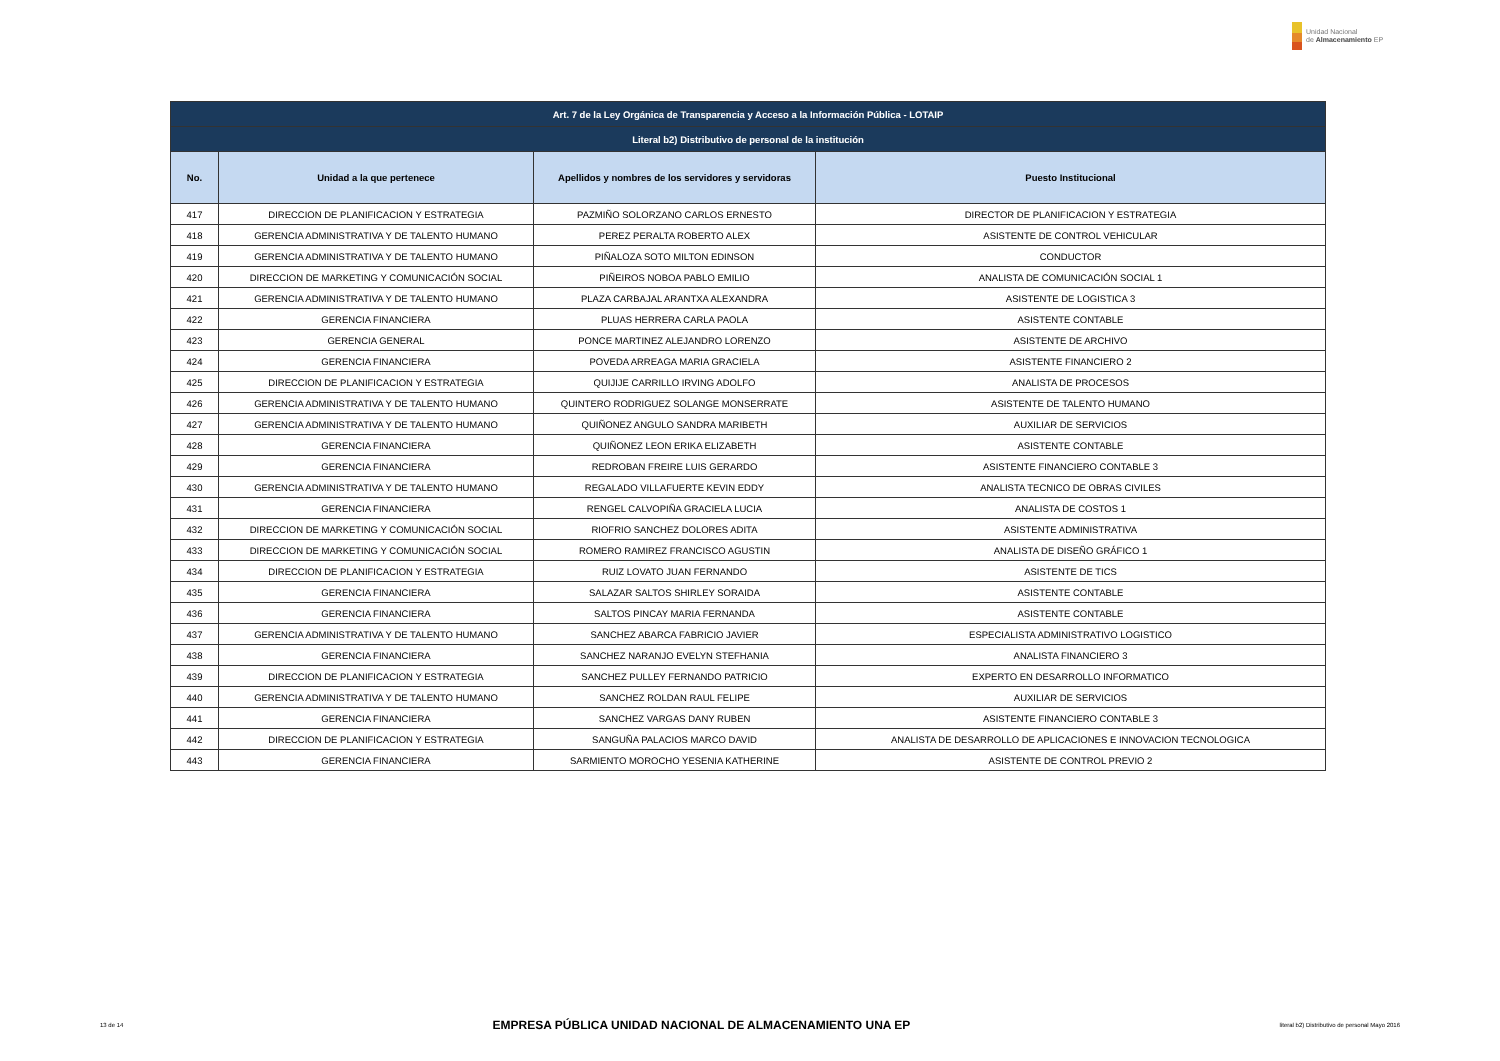Unidad Nacional
de Almacenamiento EP
| Art. 7 de la Ley Orgánica de Transparencia y Acceso a la Información Pública - LOTAIP | | | |
| --- | --- | --- | --- |
| Literal b2) Distributivo de personal de la institución | | | |
| No. | Unidad a la que pertenece | Apellidos y nombres de los servidores y servidoras | Puesto Institucional |
| 417 | DIRECCION DE PLANIFICACION Y ESTRATEGIA | PAZMIÑO SOLORZANO CARLOS ERNESTO | DIRECTOR DE PLANIFICACION Y ESTRATEGIA |
| 418 | GERENCIA ADMINISTRATIVA Y DE TALENTO HUMANO | PEREZ PERALTA ROBERTO ALEX | ASISTENTE DE CONTROL VEHICULAR |
| 419 | GERENCIA ADMINISTRATIVA Y DE TALENTO HUMANO | PIÑALOZA SOTO MILTON EDINSON | CONDUCTOR |
| 420 | DIRECCION DE MARKETING Y COMUNICACIÓN SOCIAL | PIÑEIROS NOBOA PABLO EMILIO | ANALISTA DE COMUNICACIÓN SOCIAL 1 |
| 421 | GERENCIA ADMINISTRATIVA Y DE TALENTO HUMANO | PLAZA CARBAJAL ARANTXA ALEXANDRA | ASISTENTE DE LOGISTICA 3 |
| 422 | GERENCIA FINANCIERA | PLUAS HERRERA CARLA PAOLA | ASISTENTE CONTABLE |
| 423 | GERENCIA GENERAL | PONCE MARTINEZ ALEJANDRO LORENZO | ASISTENTE DE ARCHIVO |
| 424 | GERENCIA FINANCIERA | POVEDA ARREAGA MARIA GRACIELA | ASISTENTE FINANCIERO 2 |
| 425 | DIRECCION DE PLANIFICACION Y ESTRATEGIA | QUIJIJE CARRILLO IRVING ADOLFO | ANALISTA DE PROCESOS |
| 426 | GERENCIA ADMINISTRATIVA Y DE TALENTO HUMANO | QUINTERO RODRIGUEZ SOLANGE MONSERRATE | ASISTENTE DE TALENTO HUMANO |
| 427 | GERENCIA ADMINISTRATIVA Y DE TALENTO HUMANO | QUIÑONEZ ANGULO SANDRA MARIBETH | AUXILIAR DE SERVICIOS |
| 428 | GERENCIA FINANCIERA | QUIÑONEZ LEON ERIKA ELIZABETH | ASISTENTE CONTABLE |
| 429 | GERENCIA FINANCIERA | REDROBAN FREIRE LUIS GERARDO | ASISTENTE FINANCIERO CONTABLE 3 |
| 430 | GERENCIA ADMINISTRATIVA Y DE TALENTO HUMANO | REGALADO VILLAFUERTE KEVIN EDDY | ANALISTA TECNICO DE OBRAS CIVILES |
| 431 | GERENCIA FINANCIERA | RENGEL CALVOPIÑA GRACIELA LUCIA | ANALISTA DE COSTOS 1 |
| 432 | DIRECCION DE MARKETING Y COMUNICACIÓN SOCIAL | RIOFRIO SANCHEZ DOLORES ADITA | ASISTENTE ADMINISTRATIVA |
| 433 | DIRECCION DE MARKETING Y COMUNICACIÓN SOCIAL | ROMERO RAMIREZ FRANCISCO AGUSTIN | ANALISTA DE DISEÑO GRÁFICO 1 |
| 434 | DIRECCION DE PLANIFICACION Y ESTRATEGIA | RUIZ LOVATO JUAN FERNANDO | ASISTENTE DE TICS |
| 435 | GERENCIA FINANCIERA | SALAZAR SALTOS SHIRLEY SORAIDA | ASISTENTE CONTABLE |
| 436 | GERENCIA FINANCIERA | SALTOS PINCAY MARIA FERNANDA | ASISTENTE CONTABLE |
| 437 | GERENCIA ADMINISTRATIVA Y DE TALENTO HUMANO | SANCHEZ ABARCA FABRICIO JAVIER | ESPECIALISTA ADMINISTRATIVO LOGISTICO |
| 438 | GERENCIA FINANCIERA | SANCHEZ NARANJO EVELYN STEFHANIA | ANALISTA FINANCIERO 3 |
| 439 | DIRECCION DE PLANIFICACION Y ESTRATEGIA | SANCHEZ PULLEY FERNANDO PATRICIO | EXPERTO EN DESARROLLO INFORMATICO |
| 440 | GERENCIA ADMINISTRATIVA Y DE TALENTO HUMANO | SANCHEZ ROLDAN RAUL FELIPE | AUXILIAR DE SERVICIOS |
| 441 | GERENCIA FINANCIERA | SANCHEZ VARGAS DANY RUBEN | ASISTENTE FINANCIERO CONTABLE 3 |
| 442 | DIRECCION DE PLANIFICACION Y ESTRATEGIA | SANGUÑA PALACIOS MARCO DAVID | ANALISTA DE DESARROLLO DE APLICACIONES E INNOVACION TECNOLOGICA |
| 443 | GERENCIA FINANCIERA | SARMIENTO MOROCHO YESENIA KATHERINE | ASISTENTE DE CONTROL PREVIO 2 |
13 de 14 EMPRESA PÚBLICA UNIDAD NACIONAL DE ALMACENAMIENTO UNA EP literal b2) Distributivo de personal Mayo 2016